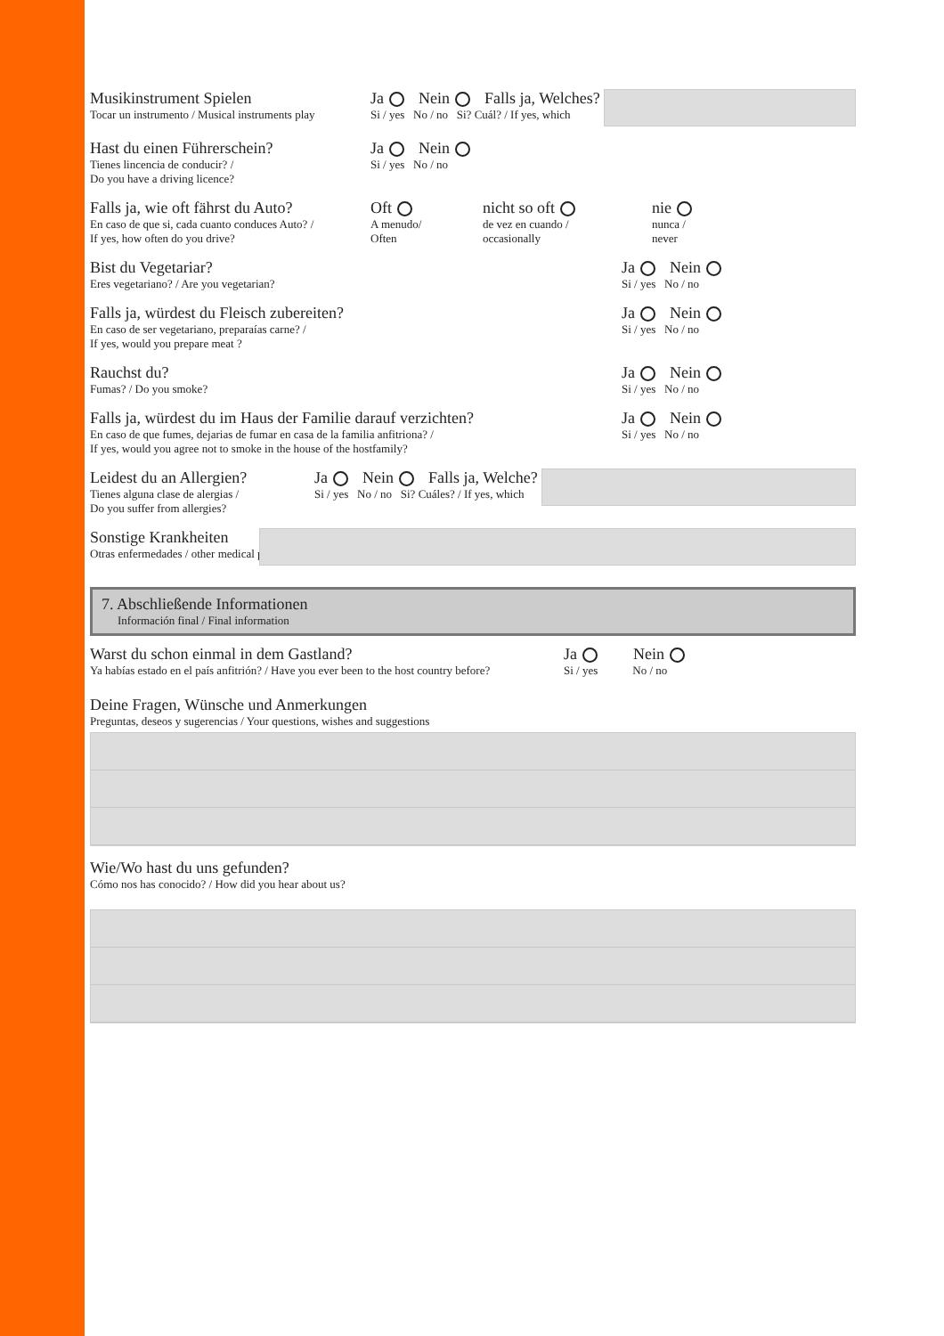Musikinstrument Spielen
Tocar un instrumento / Musical instruments play
Ja Nein Falls ja, Welches?
Si / yes No / no Si? Cuál? / If yes, which
Hast du einen Führerschein?
Tienes lincencia de conducir? /
Do you have a driving licence?
Ja Nein
Si / yes No / no
Falls ja, wie oft fährst du Auto?
En caso de que si, cada cuanto conduces Auto? /
If yes, how often do you drive?
Oft
A menudo/
Often
nicht so oft
de vez en cuando /
occasionally
nie
nunca /
never
Bist du Vegetariar?
Eres vegetariano? / Are you vegetarian?
Ja Nein
Si / yes No / no
Falls ja, würdest du Fleisch zubereiten?
En caso de ser vegetariano, preparaías carne? /
If yes, would you prepare meat ?
Ja Nein
Si / yes No / no
Rauchst du?
Fumas? / Do you smoke?
Ja Nein
Si / yes No / no
Falls ja, würdest du im Haus der Familie darauf verzichten?
En caso de que fumes, dejarias de fumar en casa de la familia anfitriona? /
If yes, would you agree not to smoke in the house of the hostfamily?
Ja Nein
Si / yes No / no
Leidest du an Allergien?
Tienes alguna clase de alergias /
Do you suffer from allergies?
Ja Nein Falls ja, Welche?
Si / yes No / no Si? Cuáles? / If yes, which
Sonstige Krankheiten
Otras enfermedades / other medical problems
7. Abschließende Informationen
Información final / Final information
Warst du schon einmal in dem Gastland?
Ya habías estado en el país anfitrión? / Have you ever been to the host country before?
Ja Nein
Si / yes No / no
Deine Fragen, Wünsche und Anmerkungen
Preguntas, deseos y sugerencias / Your questions, wishes and suggestions
Wie/Wo hast du uns gefunden?
Cómo nos has conocido? / How did you hear about us?